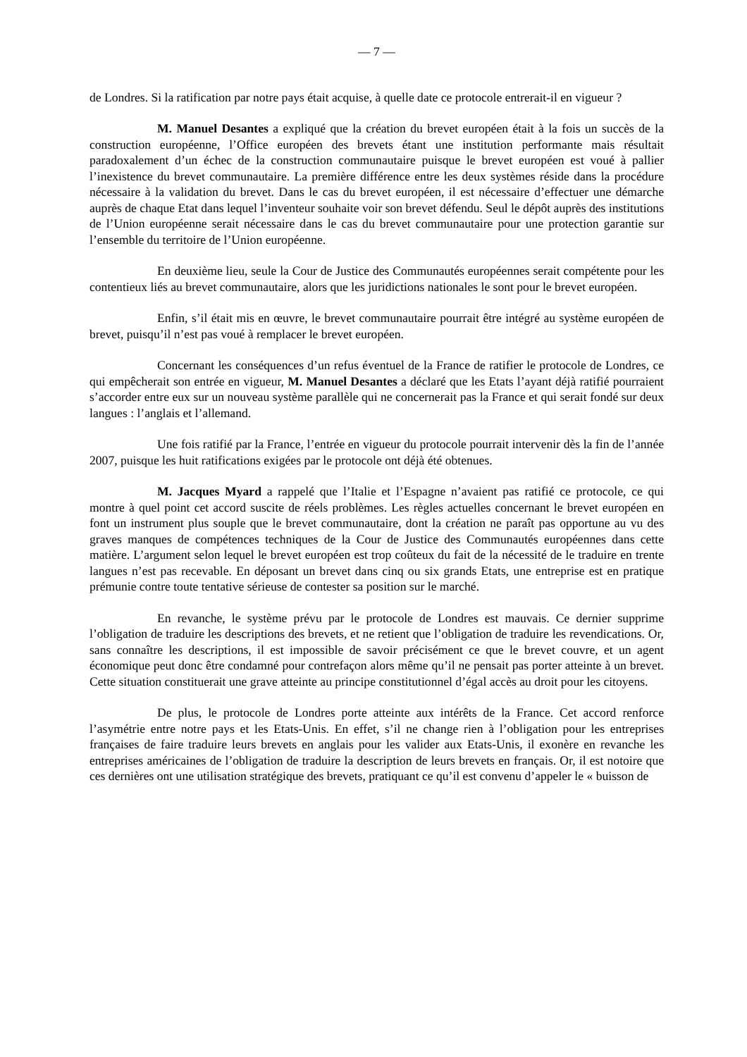— 7 —
de Londres. Si la ratification par notre pays était acquise, à quelle date ce protocole entrerait-il en vigueur ?
M. Manuel Desantes a expliqué que la création du brevet européen était à la fois un succès de la construction européenne, l’Office européen des brevets étant une institution performante mais résultait paradoxalement d’un échec de la construction communautaire puisque le brevet européen est voué à pallier l’inexistence du brevet communautaire. La première différence entre les deux systèmes réside dans la procédure nécessaire à la validation du brevet. Dans le cas du brevet européen, il est nécessaire d’effectuer une démarche auprès de chaque Etat dans lequel l’inventeur souhaite voir son brevet défendu. Seul le dépôt auprès des institutions de l’Union européenne serait nécessaire dans le cas du brevet communautaire pour une protection garantie sur l’ensemble du territoire de l’Union européenne.
En deuxième lieu, seule la Cour de Justice des Communautés européennes serait compétente pour les contentieux liés au brevet communautaire, alors que les juridictions nationales le sont pour le brevet européen.
Enfin, s’il était mis en œuvre, le brevet communautaire pourrait être intégré au système européen de brevet, puisqu’il n’est pas voué à remplacer le brevet européen.
Concernant les conséquences d’un refus éventuel de la France de ratifier le protocole de Londres, ce qui empêcherait son entrée en vigueur, M. Manuel Desantes a déclaré que les Etats l’ayant déjà ratifié pourraient s’accorder entre eux sur un nouveau système parallèle qui ne concernerait pas la France et qui serait fondé sur deux langues : l’anglais et l’allemand.
Une fois ratifié par la France, l’entrée en vigueur du protocole pourrait intervenir dès la fin de l’année 2007, puisque les huit ratifications exigées par le protocole ont déjà été obtenues.
M. Jacques Myard a rappelé que l’Italie et l’Espagne n’avaient pas ratifié ce protocole, ce qui montre à quel point cet accord suscite de réels problèmes. Les règles actuelles concernant le brevet européen en font un instrument plus souple que le brevet communautaire, dont la création ne paraît pas opportune au vu des graves manques de compétences techniques de la Cour de Justice des Communautés européennes dans cette matière. L’argument selon lequel le brevet européen est trop coûteux du fait de la nécessité de le traduire en trente langues n’est pas recevable. En déposant un brevet dans cinq ou six grands Etats, une entreprise est en pratique prémunie contre toute tentative sérieuse de contester sa position sur le marché.
En revanche, le système prévu par le protocole de Londres est mauvais. Ce dernier supprime l’obligation de traduire les descriptions des brevets, et ne retient que l’obligation de traduire les revendications. Or, sans connaître les descriptions, il est impossible de savoir précisément ce que le brevet couvre, et un agent économique peut donc être condamné pour contrefaçon alors même qu’il ne pensait pas porter atteinte à un brevet. Cette situation constituerait une grave atteinte au principe constitutionnel d’égal accès au droit pour les citoyens.
De plus, le protocole de Londres porte atteinte aux intérêts de la France. Cet accord renforce l’asymétrie entre notre pays et les Etats-Unis. En effet, s’il ne change rien à l’obligation pour les entreprises françaises de faire traduire leurs brevets en anglais pour les valider aux Etats-Unis, il exonère en revanche les entreprises américaines de l’obligation de traduire la description de leurs brevets en français. Or, il est notoire que ces dernières ont une utilisation stratégique des brevets, pratiquant ce qu’il est convenu d’appeler le « buisson de